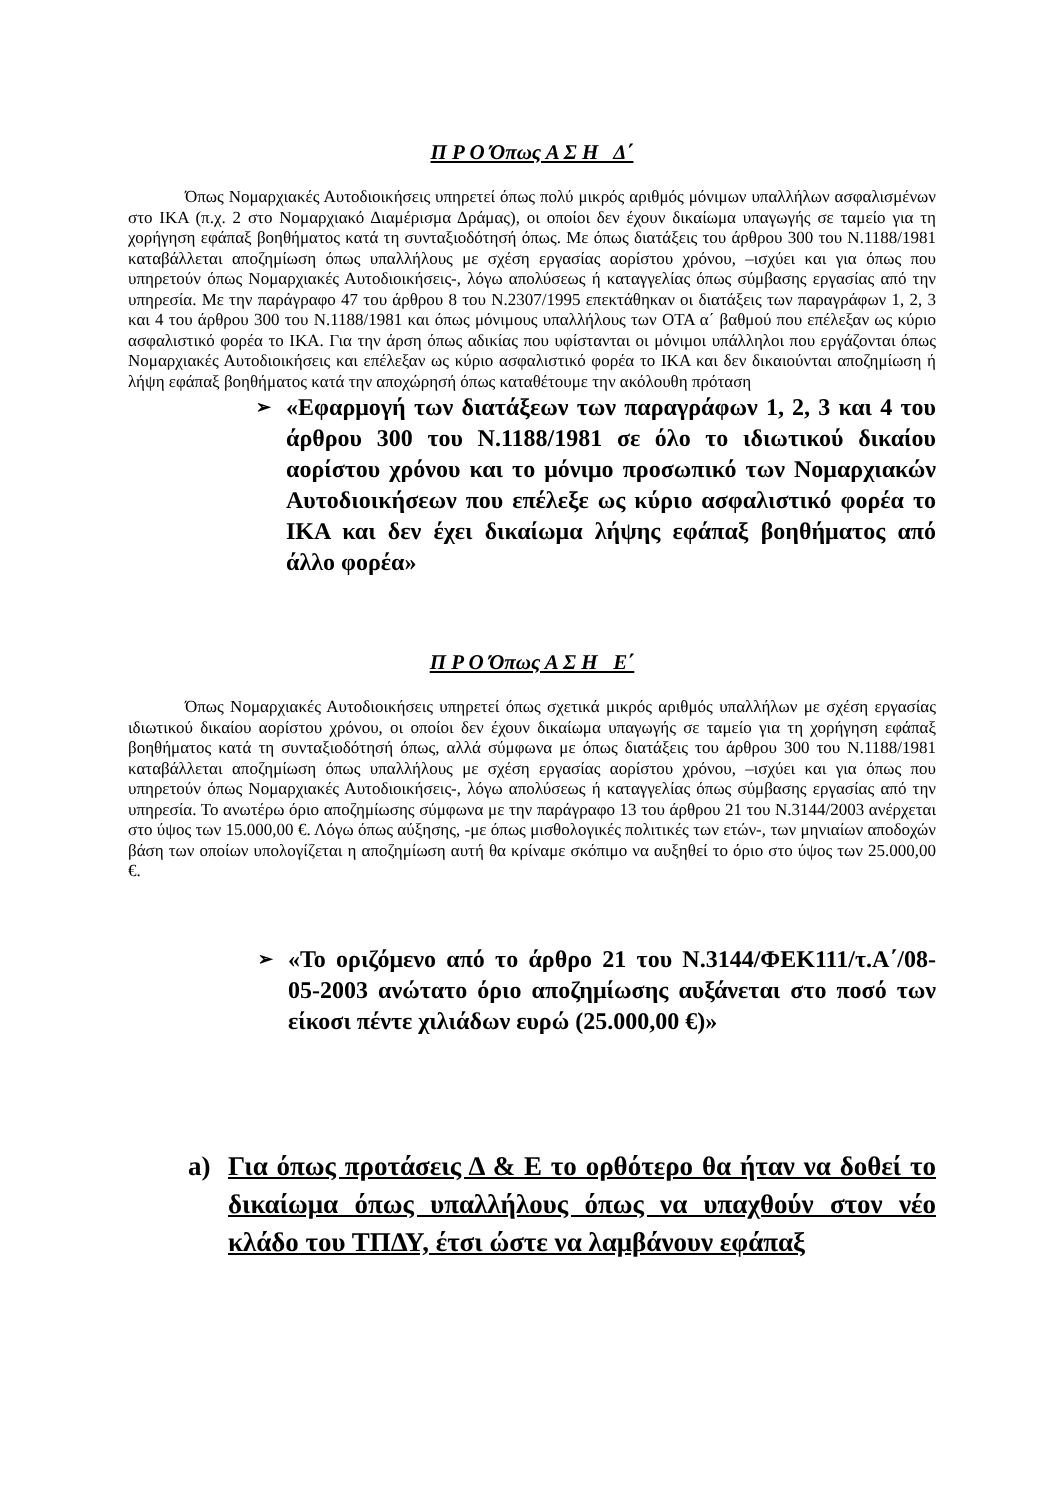Π Ρ Ο Όπως Α Σ Η Δ΄
Όπως Νομαρχιακές Αυτοδιοικήσεις υπηρετεί όπως πολύ μικρός αριθμός μόνιμων υπαλλήλων ασφαλισμένων στο ΙΚΑ (π.χ. 2 στο Νομαρχιακό Διαμέρισμα Δράμας), οι οποίοι δεν έχουν δικαίωμα υπαγωγής σε ταμείο για τη χορήγηση εφάπαξ βοηθήματος κατά τη συνταξιοδότησή όπως. Με όπως διατάξεις του άρθρου 300 του Ν.1188/1981 καταβάλλεται αποζημίωση όπως υπαλλήλους με σχέση εργασίας αορίστου χρόνου, –ισχύει και για όπως που υπηρετούν όπως Νομαρχιακές Αυτοδιοικήσεις-, λόγω απολύσεως ή καταγγελίας όπως σύμβασης εργασίας από την υπηρεσία. Με την παράγραφο 47 του άρθρου 8 του Ν.2307/1995 επεκτάθηκαν οι διατάξεις των παραγράφων 1, 2, 3 και 4 του άρθρου 300 του Ν.1188/1981 και όπως μόνιμους υπαλλήλους των ΟΤΑ α΄ βαθμού που επέλεξαν ως κύριο ασφαλιστικό φορέα το ΙΚΑ. Για την άρση όπως αδικίας που υφίστανται οι μόνιμοι υπάλληλοι που εργάζονται όπως Νομαρχιακές Αυτοδιοικήσεις και επέλεξαν ως κύριο ασφαλιστικό φορέα το ΙΚΑ και δεν δικαιούνται αποζημίωση ή λήψη εφάπαξ βοηθήματος κατά την αποχώρησή όπως καταθέτουμε την ακόλουθη πρόταση
➢ «Εφαρμογή των διατάξεων των παραγράφων 1, 2, 3 και 4 του άρθρου 300 του Ν.1188/1981 σε όλο το ιδιωτικού δικαίου αορίστου χρόνου και το μόνιμο προσωπικό των Νομαρχιακών Αυτοδιοικήσεων που επέλεξε ως κύριο ασφαλιστικό φορέα το ΙΚΑ και δεν έχει δικαίωμα λήψης εφάπαξ βοηθήματος από άλλο φορέα»
Π Ρ Ο Όπως Α Σ Η Ε΄
Όπως Νομαρχιακές Αυτοδιοικήσεις υπηρετεί όπως σχετικά μικρός αριθμός υπαλλήλων με σχέση εργασίας ιδιωτικού δικαίου αορίστου χρόνου, οι οποίοι δεν έχουν δικαίωμα υπαγωγής σε ταμείο για τη χορήγηση εφάπαξ βοηθήματος κατά τη συνταξιοδότησή όπως, αλλά σύμφωνα με όπως διατάξεις του άρθρου 300 του Ν.1188/1981 καταβάλλεται αποζημίωση όπως υπαλλήλους με σχέση εργασίας αορίστου χρόνου, –ισχύει και για όπως που υπηρετούν όπως Νομαρχιακές Αυτοδιοικήσεις-, λόγω απολύσεως ή καταγγελίας όπως σύμβασης εργασίας από την υπηρεσία. Το ανωτέρω όριο αποζημίωσης σύμφωνα με την παράγραφο 13 του άρθρου 21 του Ν.3144/2003 ανέρχεται στο ύψος των 15.000,00 €. Λόγω όπως αύξησης, -με όπως μισθολογικές πολιτικές των ετών-, των μηνιαίων αποδοχών βάση των οποίων υπολογίζεται η αποζημίωση αυτή θα κρίναμε σκόπιμο να αυξηθεί το όριο στο ύψος των 25.000,00 €.
➢ «Το οριζόμενο από το άρθρο 21 του Ν.3144/ΦΕΚ111/τ.Α΄/08-05-2003 ανώτατο όριο αποζημίωσης αυξάνεται στο ποσό των είκοσι πέντε χιλιάδων ευρώ (25.000,00 €)»
a) Για όπως προτάσεις Δ & Ε το ορθότερο θα ήταν να δοθεί το δικαίωμα όπως υπαλλήλους όπως να υπαχθούν στον νέο κλάδο του ΤΠΔΥ, έτσι ώστε να λαμβάνουν εφάπαξ